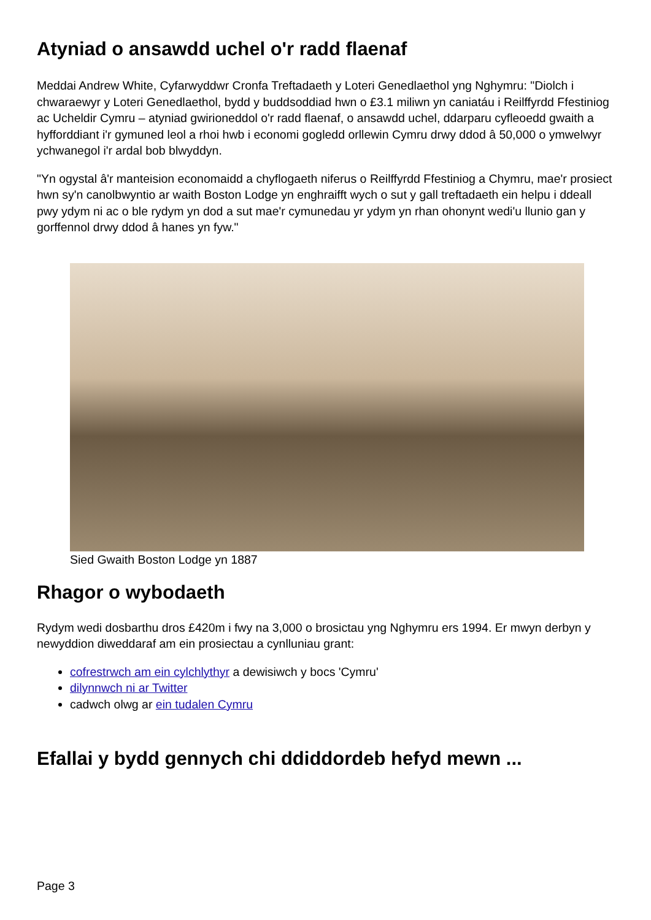Atyniad o ansawdd uchel o'r radd flaenaf
Meddai Andrew White, Cyfarwyddwr Cronfa Treftadaeth y Loteri Genedlaethol yng Nghymru: "Diolch i chwaraewyr y Loteri Genedlaethol, bydd y buddsoddiad hwn o £3.1 miliwn yn caniatáu i Reilffyrdd Ffestiniog ac Ucheldir Cymru – atyniad gwirioneddol o'r radd flaenaf, o ansawdd uchel, ddarparu cyfleoedd gwaith a hyfforddiant i'r gymuned leol a rhoi hwb i economi gogledd orllewin Cymru drwy ddod â 50,000 o ymwelwyr ychwanegol i'r ardal bob blwyddyn.
"Yn ogystal â'r manteision economaidd a chyflogaeth niferus o Reilffyrdd Ffestiniog a Chymru, mae'r prosiect hwn sy'n canolbwyntio ar waith Boston Lodge yn enghraifft wych o sut y gall treftadaeth ein helpu i ddeall pwy ydym ni ac o ble rydym yn dod a sut mae'r cymunedau yr ydym yn rhan ohonynt wedi'u llunio gan y gorffennol drwy ddod â hanes yn fyw."
Sied Gwaith Boston Lodge yn 1887
Rhagor o wybodaeth
Rydym wedi dosbarthu dros £420m i fwy na 3,000 o brosictau yng Nghymru ers 1994. Er mwyn derbyn y newyddion diweddaraf am ein prosiectau a cynlluniau grant:
cofrestrwch am ein cylchlythyr a dewisiwch y bocs 'Cymru'
dilynnwch ni ar Twitter
cadwch olwg ar ein tudalen Cymru
Efallai y bydd gennych chi ddiddordeb hefyd mewn ...
Page 3